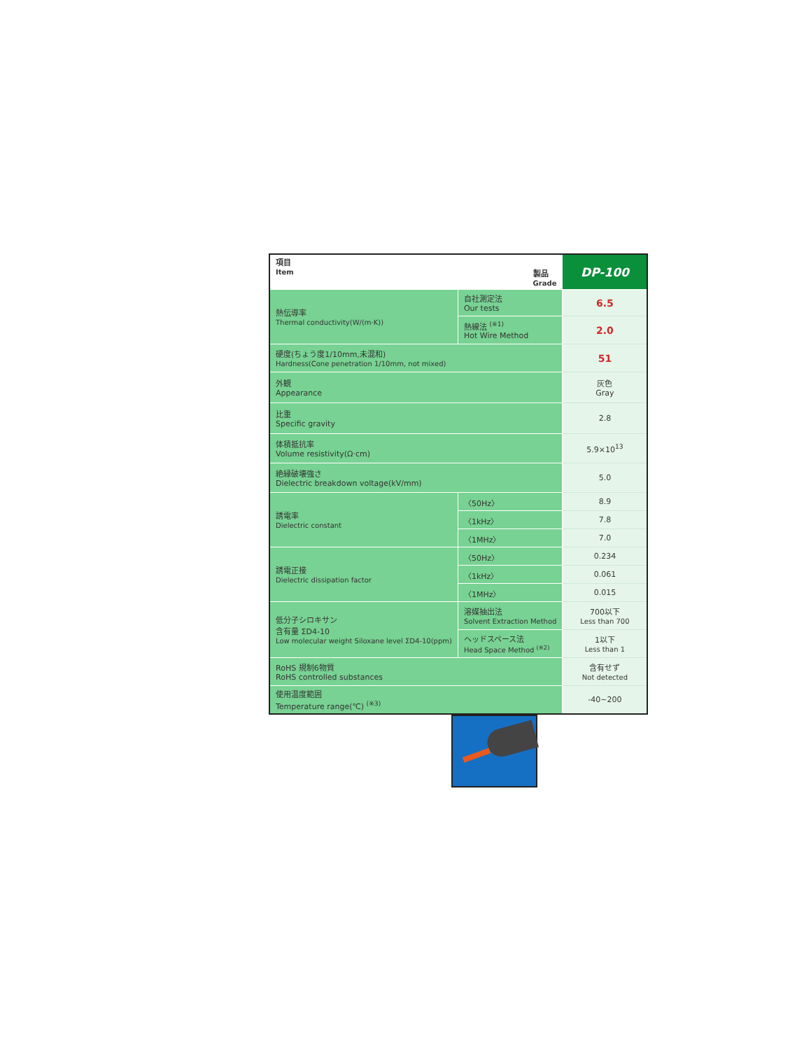| 項目 Item 製品 Grade | | DP-100 |
| --- | --- | --- |
| 熱伝導率 Thermal conductivity(W/(m·K)) | 自社測定法 Our tests | 6.5 |
| | 熱線法 <sup>(※1)</sup> Hot Wire Method | 2.0 |
| 硬度(ちょう度1/10mm,未混和) Hardness(Cone penetration 1/10mm, not mixed) | | 51 |
| 外観 Appearance | | 灰色 Gray |
| 比重 Specific gravity | | 2.8 |
| 体積抵抗率 Volume resistivity(Ω·cm) | | 5.9×10<sup>13</sup> |
| 絶縁破壊強さ Dielectric breakdown voltage(kV/mm) | | 5.0 |
| 誘電率 Dielectric constant | 〈50Hz〉 | 8.9 |
| | 〈1kHz〉 | 7.8 |
| | 〈1MHz〉 | 7.0 |
| 誘電正接 Dielectric dissipation factor | 〈50Hz〉 | 0.234 |
| | 〈1kHz〉 | 0.061 |
| | 〈1MHz〉 | 0.015 |
| 低分子シロキサン 含有量 ΣD4-10 Low molecular weight Siloxane level ΣD4-10(ppm) | 溶媒抽出法 Solvent Extraction Method | 700以下 Less than 700 |
| | ヘッドスペース法 Head Space Method <sup>(※2)</sup> | 1以下 Less than 1 |
| RoHS 規制6物質 RoHS controlled substances | | 含有せず Not detected |
| 使用温度範囲 Temperature range(℃) <sup>(※3)</sup> | | -40~200 |